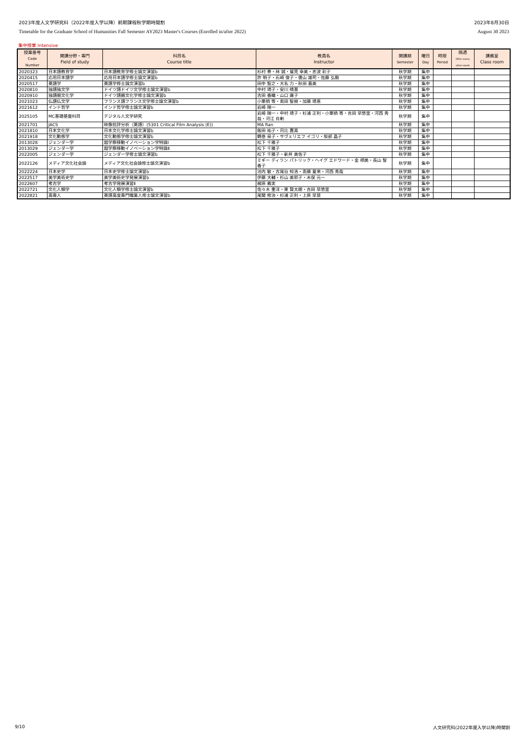2023年度人文学研究科（2022年度入学以降）前期課程秋学期時間割
Timetable for the Graduate School of Humanities Fall Semester AY2023 Master's Courses (Enrolled in/after 2022)
2023年8月30日
August 30 2023
集中授業 Intensive
| 授業番号 Code Number | 開講分野・専門 Field of study | 科目名 Course title | 教員名 Instructor | 開講期 Semester | 曜日 Day | 時限 Period | 隔週 Offer every other week | 講義室 Class room |
| --- | --- | --- | --- | --- | --- | --- | --- | --- |
| 2020323 | 日本語教育学 | 日本語教育学修士論文演習b | 杉村 泰・林 誠・鷲見 幸美・志波 彩子 | 秋学期 | 集中 | | | |
| 2020415 | 応用日本語学 | 応用日本語学修士論文演習b | 許 明子・石崎 俊子・俵山 雄司・佐藤 弘毅 | 秋学期 | 集中 | | | |
| 2020517 | 英語学 | 英語学修士論文演習b | 田中 智之・大名 力・秋田 喜美 | 秋学期 | 集中 | | | |
| 2020810 | 独語独文学 | ドイツ語ドイツ文学修士論文演習b | 中村 靖子・安川 晴基 | 秋学期 | 集中 | | | |
| 2020910 | 独語圏文化学 | ドイツ語圏文化学修士論文演習b | 古田 香織・山口 庸子 | 秋学期 | 集中 | | | |
| 2021023 | 仏語仏文学 | フランス語フランス文学修士論文演習b | 小栗栖 等・奥田 智樹・加藤 靖恵 | 秋学期 | 集中 | | | |
| 2021612 | インド哲学 | インド哲学修士論文演習b | 岩崎 陽一 | 秋学期 | 集中 | | | |
| 2025105 | MC基礎基盤科目 | デジタル人文学研究 | 岩崎 陽一・中村 靖子・杉浦 正利・小栗栖 等・吉田 早悠里・河西 秀哉・河江 肖剰 | 秋学期 | 集中 | | | |
| 2021701 | JACS | 映像批評分析（英語）(5301 Critical Film Analysis (E)) | MA Ran | 秋学期 | 集中 | | | |
| 2021810 | 日本文化学 | 日本文化学修士論文演習b | 飯田 祐子・日比 嘉高 | 秋学期 | 集中 | | | |
| 2021918 | 文化動態学 | 文化動態学修士論文演習b | 鶴巻 泉子・サヴェリエフ イゴリ・坂部 晶子 | 秋学期 | 集中 | | | |
| 2013028 | ジェンダー学 | 超学際移動イノベーション学特論Ⅰ | 松下 千雅子 | 秋学期 | 集中 | | | |
| 2013029 | ジェンダー学 | 超学際移動イノベーション学特論Ⅱ | 松下 千雅子 | 秋学期 | 集中 | | | |
| 2022005 | ジェンダー学 | ジェンダー学修士論文演習b | 松下 千雅子・新井 美佐子 | 秋学期 | 集中 | | | |
| 2022126 | メディア文化社会論 | メディア文化社会論修士論文演習b | ミギー ディラン パトリック・ヘイグ エドワード・金 相美・長山 智香子 | 秋学期 | 集中 | | | |
| 2022224 | 日本史学 | 日本史学修士論文演習b | 池内 敏・古尾谷 知浩・斎藤 夏来・河西 秀哉 | 秋学期 | 集中 | | | |
| 2022517 | 美学美術史学 | 美学美術史学発展演習b | 伊藤 大輔・杉山 美耶子・木俣 元一 | 秋学期 | 集中 | | | |
| 2022607 | 考古学 | 考古学発展演習Ⅱ | 梶原 義実 | 秋学期 | 集中 | | | |
| 2022721 | 文化人類学 | 文化人類学修士論文演習b | 佐々木 重洋・東 賢太朗・吉田 早悠里 | 秋学期 | 集中 | | | |
| 2022821 | 高専人 | 英語高度専門職業人修士論文演習b | 尾関 修治・杉浦 正利・上原 早苗 | 秋学期 | 集中 | | | |
9/10 人文研究科(2022年度入学以降)時間割